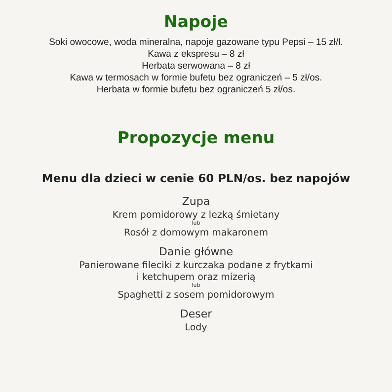Napoje
Soki owocowe, woda mineralna, napoje gazowane typu Pepsi – 15 zł/l.
Kawa z ekspresu – 8 zł
Herbata serwowana – 8 zł
Kawa w termosach w formie bufetu bez ograniczeń – 5 zł/os.
Herbata w formie bufetu bez ograniczeń 5 zł/os.
Propozycje menu
Menu dla dzieci w cenie 60 PLN/os. bez napojów
Zupa
Krem pomidorowy z lezką śmietany
lub
Rosół z domowym makaronem
Danie główne
Panierowane fileciki z kurczaka podane z frytkami
i ketchupem oraz mizerią
lub
Spaghetti z sosem pomidorowym
Deser
Lody